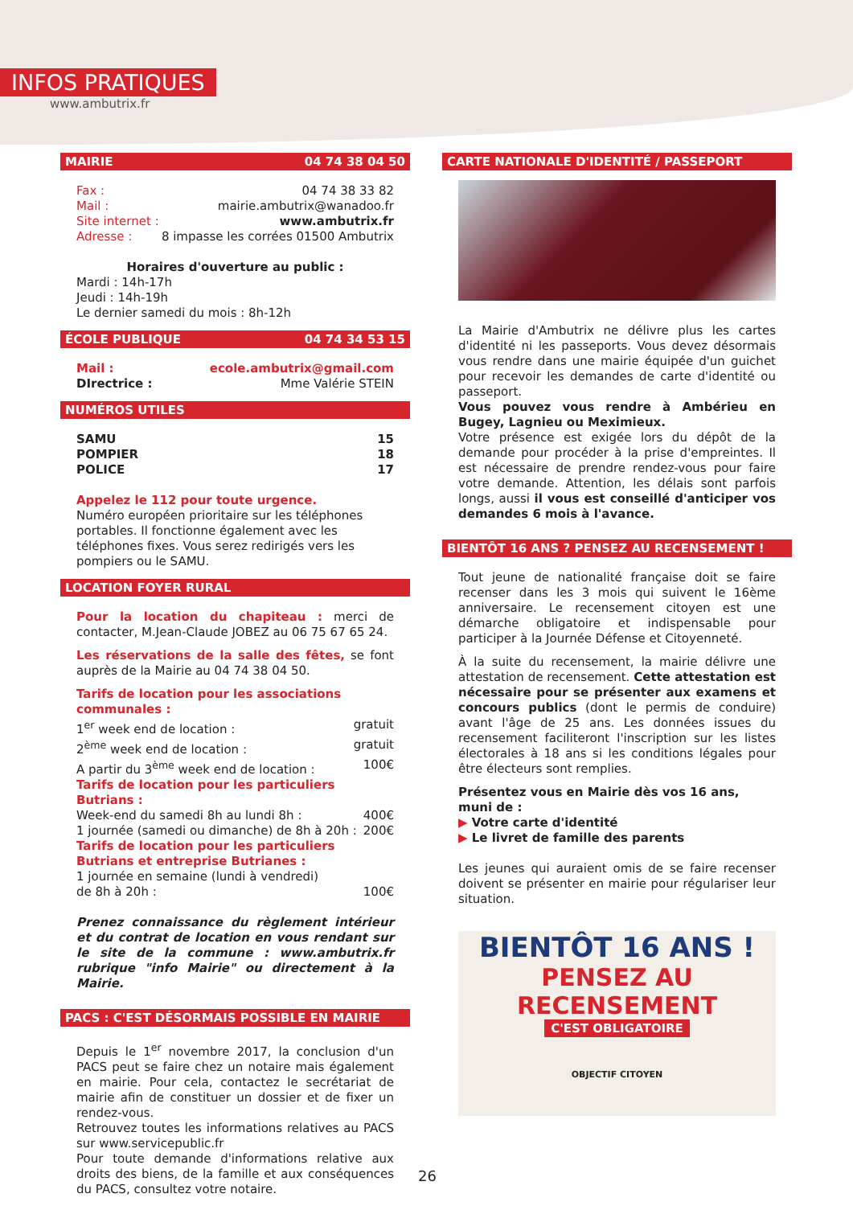INFOS PRATIQUES
www.ambutrix.fr
MAIRIE 04 74 38 04 50
Fax : 04 74 38 33 82
Mail : mairie.ambutrix@wanadoo.fr
Site internet : www.ambutrix.fr
Adresse : 8 impasse les corrées 01500 Ambutrix
Horaires d'ouverture au public :
Mardi : 14h-17h
Jeudi : 14h-19h
Le dernier samedi du mois : 8h-12h
ÉCOLE PUBLIQUE 04 74 34 53 15
Mail : ecole.ambutrix@gmail.com
DIrectrice : Mme Valérie STEIN
NUMÉROS UTILES
SAMU 15
POMPIER 18
POLICE 17
Appelez le 112 pour toute urgence.
Numéro européen prioritaire sur les téléphones portables. Il fonctionne également avec les téléphones fixes. Vous serez redirigés vers les pompiers ou le SAMU.
LOCATION FOYER RURAL
Pour la location du chapiteau : merci de contacter, M.Jean-Claude JOBEZ au 06 75 67 65 24.
Les réservations de la salle des fêtes, se font auprès de la Mairie au 04 74 38 04 50.
Tarifs de location pour les associations communales :
1<sup>er</sup> week end de location : gratuit
2<sup>ème</sup> week end de location : gratuit
A partir du 3<sup>ème</sup> week end de location : 100€
Tarifs de location pour les particuliers Butrians :
Week-end du samedi 8h au lundi 8h : 400€
1 journée (samedi ou dimanche) de 8h à 20h : 200€
Tarifs de location pour les particuliers Butrians et entreprise Butrianes :
1 journée en semaine (lundi à vendredi)
de 8h à 20h : 100€
Prenez connaissance du règlement intérieur et du contrat de location en vous rendant sur le site de la commune : www.ambutrix.fr rubrique "info Mairie" ou directement à la Mairie.
PACS : C'EST DÉSORMAIS POSSIBLE EN MAIRIE
Depuis le 1<sup>er</sup> novembre 2017, la conclusion d'un PACS peut se faire chez un notaire mais également en mairie. Pour cela, contactez le secrétariat de mairie afin de constituer un dossier et de fixer un rendez-vous.
Retrouvez toutes les informations relatives au PACS sur www.servicepublic.fr
Pour toute demande d'informations relative aux droits des biens, de la famille et aux conséquences du PACS, consultez votre notaire.
CARTE NATIONALE D'IDENTITÉ / PASSEPORT
La Mairie d'Ambutrix ne délivre plus les cartes d'identité ni les passeports. Vous devez désormais vous rendre dans une mairie équipée d'un guichet pour recevoir les demandes de carte d'identité ou passeport.
Vous pouvez vous rendre à Ambérieu en Bugey, Lagnieu ou Meximieux.
Votre présence est exigée lors du dépôt de la demande pour procéder à la prise d'empreintes. Il est nécessaire de prendre rendez-vous pour faire votre demande. Attention, les délais sont parfois longs, aussi il vous est conseillé d'anticiper vos demandes 6 mois à l'avance.
BIENTÔT 16 ANS ? PENSEZ AU RECENSEMENT !
Tout jeune de nationalité française doit se faire recenser dans les 3 mois qui suivent le 16ème anniversaire. Le recensement citoyen est une démarche obligatoire et indispensable pour participer à la Journée Défense et Citoyenneté.
À la suite du recensement, la mairie délivre une attestation de recensement. Cette attestation est nécessaire pour se présenter aux examens et concours publics (dont le permis de conduire) avant l'âge de 25 ans. Les données issues du recensement faciliteront l'inscription sur les listes électorales à 18 ans si les conditions légales pour être électeurs sont remplies.
Présentez vous en Mairie dès vos 16 ans, muni de :
▶ Votre carte d'identité
▶ Le livret de famille des parents
Les jeunes qui auraient omis de se faire recenser doivent se présenter en mairie pour régulariser leur situation.
BIENTÔT 16 ANS !
PENSEZ AU RECENSEMENT
C'EST OBLIGATOIRE
OBJECTIF CITOYEN
26